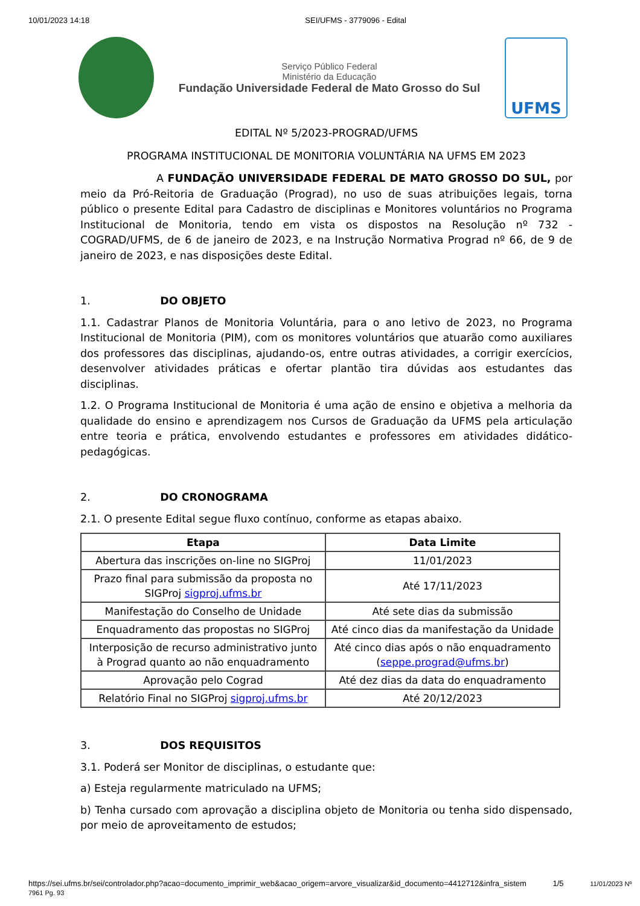10/01/2023 14:18 SEI/UFMS - 3779096 - Edital
Serviço Público Federal
Ministério da Educação
Fundação Universidade Federal de Mato Grosso do Sul
UFMS
EDITAL Nº 5/2023-PROGRAD/UFMS
PROGRAMA INSTITUCIONAL DE MONITORIA VOLUNTÁRIA NA UFMS EM 2023
A FUNDAÇÃO UNIVERSIDADE FEDERAL DE MATO GROSSO DO SUL, por meio da Pró-Reitoria de Graduação (Prograd), no uso de suas atribuições legais, torna público o presente Edital para Cadastro de disciplinas e Monitores voluntários no Programa Institucional de Monitoria, tendo em vista os dispostos na Resolução nº 732 - COGRAD/UFMS, de 6 de janeiro de 2023, e na Instrução Normativa Prograd nº 66, de 9 de janeiro de 2023, e nas disposições deste Edital.
1. DO OBJETO
1.1. Cadastrar Planos de Monitoria Voluntária, para o ano letivo de 2023, no Programa Institucional de Monitoria (PIM), com os monitores voluntários que atuarão como auxiliares dos professores das disciplinas, ajudando-os, entre outras atividades, a corrigir exercícios, desenvolver atividades práticas e ofertar plantão tira dúvidas aos estudantes das disciplinas.
1.2. O Programa Institucional de Monitoria é uma ação de ensino e objetiva a melhoria da qualidade do ensino e aprendizagem nos Cursos de Graduação da UFMS pela articulação entre teoria e prática, envolvendo estudantes e professores em atividades didático-pedagógicas.
2. DO CRONOGRAMA
2.1. O presente Edital segue fluxo contínuo, conforme as etapas abaixo.
| Etapa | Data Limite |
| --- | --- |
| Abertura das inscrições on-line no SIGProj | 11/01/2023 |
| Prazo final para submissão da proposta no SIGProj sigproj.ufms.br | Até 17/11/2023 |
| Manifestação do Conselho de Unidade | Até sete dias da submissão |
| Enquadramento das propostas no SIGProj | Até cinco dias da manifestação da Unidade |
| Interposição de recurso administrativo junto à Prograd quanto ao não enquadramento | Até cinco dias após o não enquadramento ( seppe.prograd@ufms.br ) |
| Aprovação pelo Cograd | Até dez dias da data do enquadramento |
| Relatório Final no SIGProj sigproj.ufms.br | Até 20/12/2023 |
3. DOS REQUISITOS
3.1. Poderá ser Monitor de disciplinas, o estudante que:
a) Esteja regularmente matriculado na UFMS;
b) Tenha cursado com aprovação a disciplina objeto de Monitoria ou tenha sido dispensado, por meio de aproveitamento de estudos;
https://sei.ufms.br/sei/controlador.php?acao=documento_imprimir_web&acao_origem=arvore_visualizar&id_documento=4412712&infra_sistem 1/5 11/01/2023 Nº 7961 Pg. 93